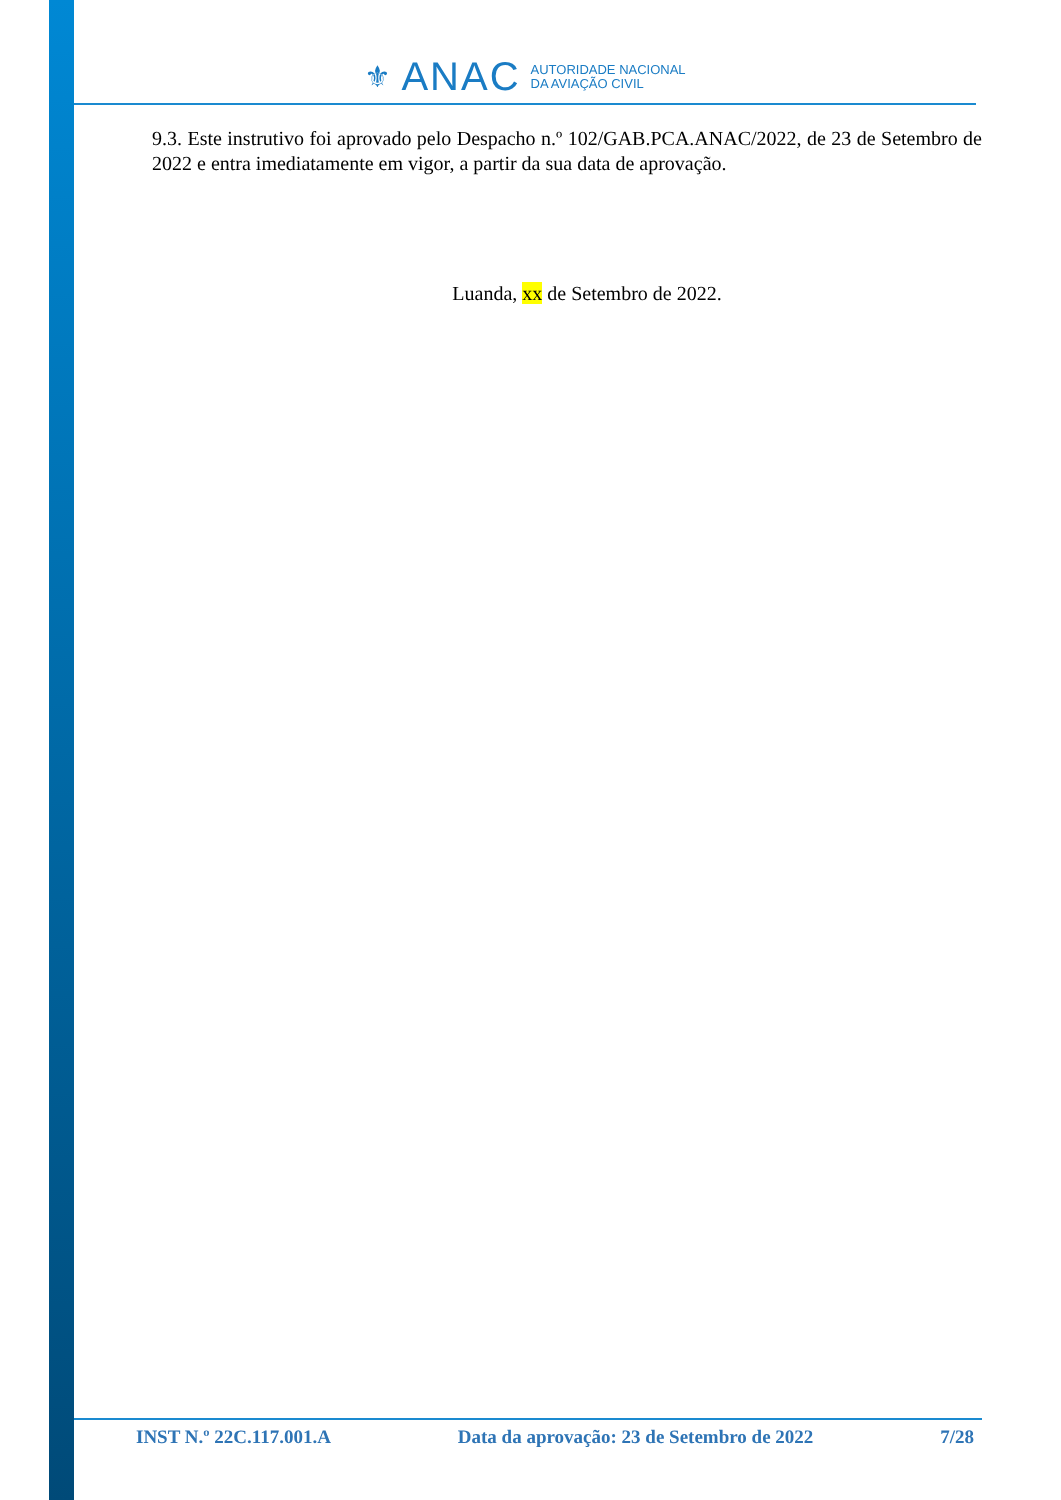⚜ ANAC AUTORIDADE NACIONAL
DA AVIAÇÃO CIVIL
9.3. Este instrutivo foi aprovado pelo Despacho n.º 102/GAB.PCA.ANAC/2022, de 23 de Setembro de 2022 e entra imediatamente em vigor, a partir da sua data de aprovação.
Luanda, xx de Setembro de 2022.
INST N.º 22C.117.001.A Data da aprovação: 23 de Setembro de 2022 7/28